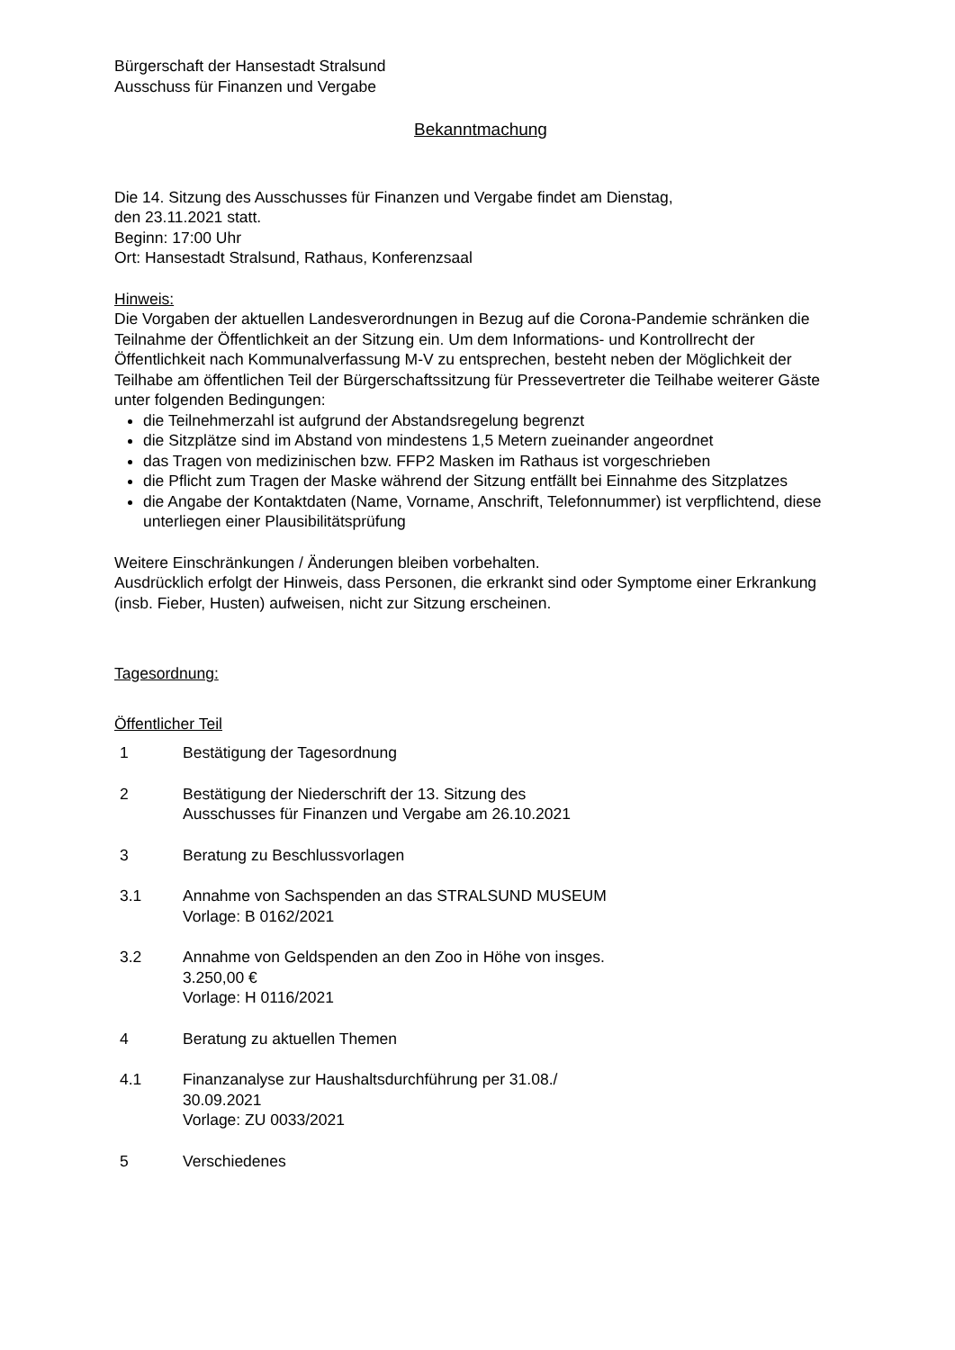Bürgerschaft der Hansestadt Stralsund
Ausschuss für Finanzen und Vergabe
Bekanntmachung
Die 14. Sitzung des Ausschusses für Finanzen und Vergabe findet am Dienstag,
den 23.11.2021 statt.
Beginn: 17:00 Uhr
Ort: Hansestadt Stralsund, Rathaus, Konferenzsaal
Hinweis:
Die Vorgaben der aktuellen Landesverordnungen in Bezug auf die Corona-Pandemie schränken die Teilnahme der Öffentlichkeit an der Sitzung ein. Um dem Informations- und Kontrollrecht der Öffentlichkeit nach Kommunalverfassung M-V zu entsprechen, besteht neben der Möglichkeit der Teilhabe am öffentlichen Teil der Bürgerschaftssitzung für Pressevertreter die Teilhabe weiterer Gäste
unter folgenden Bedingungen:
die Teilnehmerzahl ist aufgrund der Abstandsregelung begrenzt
die Sitzplätze sind im Abstand von mindestens 1,5 Metern zueinander angeordnet
das Tragen von medizinischen bzw. FFP2 Masken im Rathaus ist vorgeschrieben
die Pflicht zum Tragen der Maske während der Sitzung entfällt bei Einnahme des Sitzplatzes
die Angabe der Kontaktdaten (Name, Vorname, Anschrift, Telefonnummer) ist verpflichtend, diese unterliegen einer Plausibilitätsprüfung
Weitere Einschränkungen / Änderungen bleiben vorbehalten.
Ausdrücklich erfolgt der Hinweis, dass Personen, die erkrankt sind oder Symptome einer Erkrankung (insb. Fieber, Husten) aufweisen, nicht zur Sitzung erscheinen.
Tagesordnung:
Öffentlicher Teil
1 Bestätigung der Tagesordnung
2 Bestätigung der Niederschrift der 13. Sitzung des
Ausschusses für Finanzen und Vergabe am 26.10.2021
3 Beratung zu Beschlussvorlagen
3.1 Annahme von Sachspenden an das STRALSUND MUSEUM
Vorlage: B 0162/2021
3.2 Annahme von Geldspenden an den Zoo in Höhe von insges.
3.250,00 €
Vorlage: H 0116/2021
4 Beratung zu aktuellen Themen
4.1 Finanzanalyse zur Haushaltsdurchführung per 31.08./
30.09.2021
Vorlage: ZU 0033/2021
5 Verschiedenes